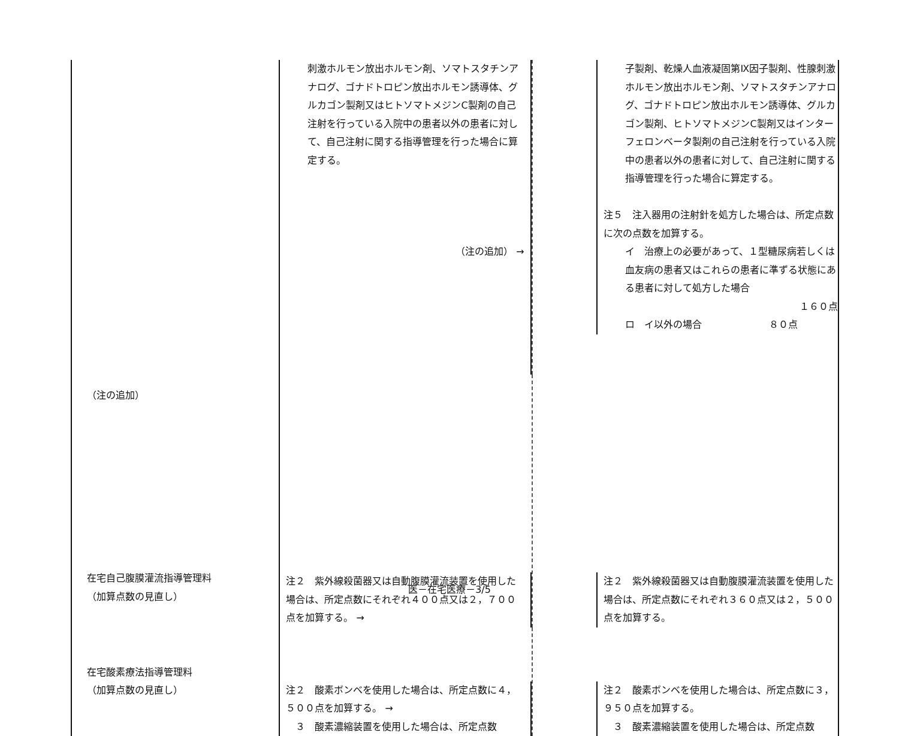| | 刺激ホルモン放出ホルモン剤、ソマトスタチンアナログ、ゴナドトロピン放出ホルモン誘導体、グルカゴン製剤又はヒトソマトメジンC製剤の自己注射を行っている入院中の患者以外の患者に対して、自己注射に関する指導管理を行った場合に算定する。 （注の追加） → | | 子製剤、乾燥人血液凝固第Ⅸ因子製剤、性腺刺激ホルモン放出ホルモン剤、ソマトスタチンアナログ、ゴナドトロピン放出ホルモン誘導体、グルカゴン製剤、ヒトソマトメジンC製剤又はインターフェロンベータ製剤の自己注射を行っている入院中の患者以外の患者に対して、自己注射に関する指導管理を行った場合に算定する。 注５ 注入器用の注射針を処方した場合は、所定点数に次の点数を加算する。 イ 治療上の必要があって、１型糖尿病若しくは血友病の患者又はこれらの患者に準ずる状態にある患者に対して処方した場合 １６０点 ロ イ以外の場合 ８０点 |
| （注の追加） 在宅自己腹膜灌流指導管理料 （加算点数の見直し） | 注２ 紫外線殺菌器又は自動腹膜灌流装置を使用した場合は、所定点数にそれぞれ４００点又は２，７００点を加算する。 → | | 注２ 紫外線殺菌器又は自動腹膜灌流装置を使用した場合は、所定点数にそれぞれ３６０点又は２，５００点を加算する。 |
| 在宅酸素療法指導管理料 （加算点数の見直し） | 注２ 酸素ボンベを使用した場合は、所定点数に４，５００点を加算する。 → ３ 酸素濃縮装置を使用した場合は、所定点数 | | 注２ 酸素ボンベを使用した場合は、所定点数に３，９５０点を加算する。 ３ 酸素濃縮装置を使用した場合は、所定点数 |
医－在宅医療－3/5